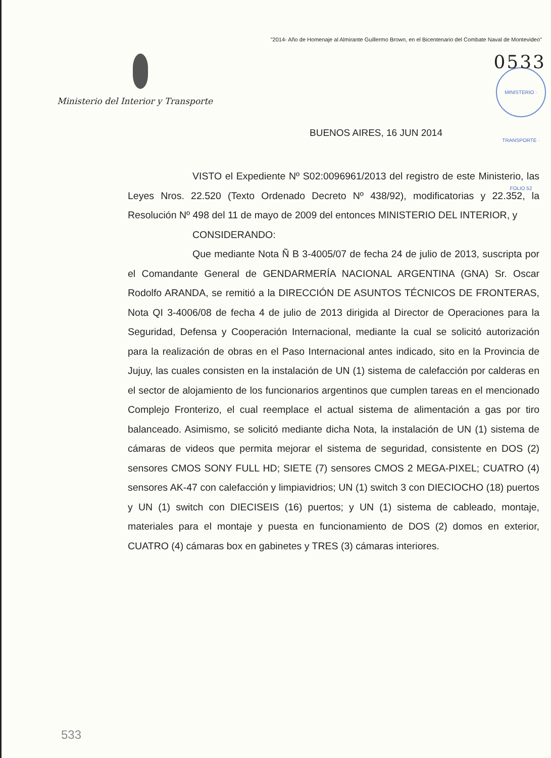"2014- Año de Homenaje al Almirante Guillermo Brown, en el Bicentenario del Combate Naval de Montevideo"
Ministerio del Interior y Transporte
0533
MINISTERIO · TRANSPORTE · FOLIO 52
BUENOS AIRES, 16 JUN 2014
VISTO el Expediente Nº S02:0096961/2013 del registro de este Ministerio, las Leyes Nros. 22.520 (Texto Ordenado Decreto Nº 438/92), modificatorias y 22.352, la Resolución Nº 498 del 11 de mayo de 2009 del entonces MINISTERIO DEL INTERIOR, y
CONSIDERANDO:
Que mediante Nota Ñ B 3-4005/07 de fecha 24 de julio de 2013, suscripta por el Comandante General de GENDARMERÍA NACIONAL ARGENTINA (GNA) Sr. Oscar Rodolfo ARANDA, se remitió a la DIRECCIÓN DE ASUNTOS TÉCNICOS DE FRONTERAS, Nota QI 3-4006/08 de fecha 4 de julio de 2013 dirigida al Director de Operaciones para la Seguridad, Defensa y Cooperación Internacional, mediante la cual se solicitó autorización para la realización de obras en el Paso Internacional antes indicado, sito en la Provincia de Jujuy, las cuales consisten en la instalación de UN (1) sistema de calefacción por calderas en el sector de alojamiento de los funcionarios argentinos que cumplen tareas en el mencionado Complejo Fronterizo, el cual reemplace el actual sistema de alimentación a gas por tiro balanceado. Asimismo, se solicitó mediante dicha Nota, la instalación de UN (1) sistema de cámaras de videos que permita mejorar el sistema de seguridad, consistente en DOS (2) sensores CMOS SONY FULL HD; SIETE (7) sensores CMOS 2 MEGA-PIXEL; CUATRO (4) sensores AK-47 con calefacción y limpiavidrios; UN (1) switch 3 con DIECIOCHO (18) puertos y UN (1) switch con DIECISEIS (16) puertos; y UN (1) sistema de cableado, montaje, materiales para el montaje y puesta en funcionamiento de DOS (2) domos en exterior, CUATRO (4) cámaras box en gabinetes y TRES (3) cámaras interiores.
533